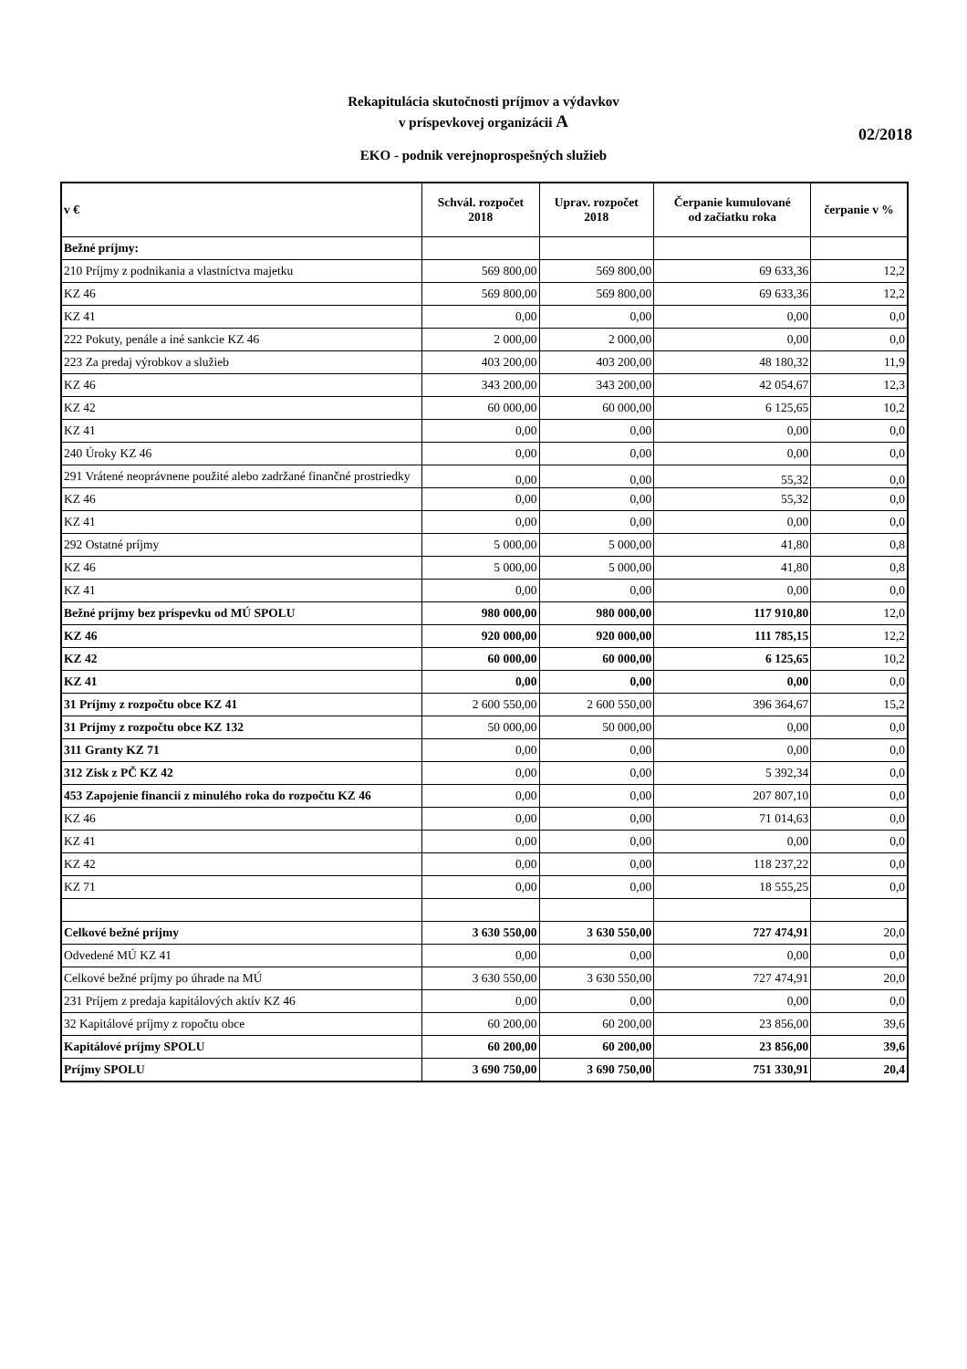Rekapitulácia skutočnosti príjmov a výdavkov
v príspevkovej organizácii A
02/2018
EKO - podnik verejnoprospešných služieb
| v € | Schvál. rozpočet 2018 | Uprav. rozpočet 2018 | Čerpanie kumulované od začiatku roka | čerpanie v % |
| --- | --- | --- | --- | --- |
| Bežné príjmy: | | | | |
| 210 Príjmy z podnikania a vlastníctva majetku | 569 800,00 | 569 800,00 | 69 633,36 | 12,2 |
| KZ 46 | 569 800,00 | 569 800,00 | 69 633,36 | 12,2 |
| KZ 41 | 0,00 | 0,00 | 0,00 | 0,0 |
| 222 Pokuty, penále a iné sankcie KZ 46 | 2 000,00 | 2 000,00 | 0,00 | 0,0 |
| 223 Za predaj výrobkov a služieb | 403 200,00 | 403 200,00 | 48 180,32 | 11,9 |
| KZ 46 | 343 200,00 | 343 200,00 | 42 054,67 | 12,3 |
| KZ 42 | 60 000,00 | 60 000,00 | 6 125,65 | 10,2 |
| KZ 41 | 0,00 | 0,00 | 0,00 | 0,0 |
| 240 Úroky KZ 46 | 0,00 | 0,00 | 0,00 | 0,0 |
| 291 Vrátené neoprávnene použité alebo zadržané finančné prostriedky | 0,00 | 0,00 | 55,32 | 0,0 |
| KZ 46 | 0,00 | 0,00 | 55,32 | 0,0 |
| KZ 41 | 0,00 | 0,00 | 0,00 | 0,0 |
| 292 Ostatné príjmy | 5 000,00 | 5 000,00 | 41,80 | 0,8 |
| KZ 46 | 5 000,00 | 5 000,00 | 41,80 | 0,8 |
| KZ 41 | 0,00 | 0,00 | 0,00 | 0,0 |
| Bežné príjmy bez príspevku od MÚ SPOLU | 980 000,00 | 980 000,00 | 117 910,80 | 12,0 |
| KZ 46 | 920 000,00 | 920 000,00 | 111 785,15 | 12,2 |
| KZ 42 | 60 000,00 | 60 000,00 | 6 125,65 | 10,2 |
| KZ 41 | 0,00 | 0,00 | 0,00 | 0,0 |
| 31 Príjmy z rozpočtu obce KZ 41 | 2 600 550,00 | 2 600 550,00 | 396 364,67 | 15,2 |
| 31 Príjmy z rozpočtu obce KZ 132 | 50 000,00 | 50 000,00 | 0,00 | 0,0 |
| 311 Granty KZ 71 | 0,00 | 0,00 | 0,00 | 0,0 |
| 312 Zisk z PČ KZ 42 | 0,00 | 0,00 | 5 392,34 | 0,0 |
| 453 Zapojenie financií z minulého roka do rozpočtu KZ 46 | 0,00 | 0,00 | 207 807,10 | 0,0 |
| KZ 46 | 0,00 | 0,00 | 71 014,63 | 0,0 |
| KZ 41 | 0,00 | 0,00 | 0,00 | 0,0 |
| KZ 42 | 0,00 | 0,00 | 118 237,22 | 0,0 |
| KZ 71 | 0,00 | 0,00 | 18 555,25 | 0,0 |
| Celkové bežné príjmy | 3 630 550,00 | 3 630 550,00 | 727 474,91 | 20,0 |
| Odvedené MÚ KZ 41 | 0,00 | 0,00 | 0,00 | 0,0 |
| Celkové bežné príjmy po úhrade na MÚ | 3 630 550,00 | 3 630 550,00 | 727 474,91 | 20,0 |
| 231 Príjem z predaja kapitálových aktív KZ 46 | 0,00 | 0,00 | 0,00 | 0,0 |
| 32 Kapitálové príjmy z ropočtu obce | 60 200,00 | 60 200,00 | 23 856,00 | 39,6 |
| Kapitálové príjmy SPOLU | 60 200,00 | 60 200,00 | 23 856,00 | 39,6 |
| Príjmy SPOLU | 3 690 750,00 | 3 690 750,00 | 751 330,91 | 20,4 |